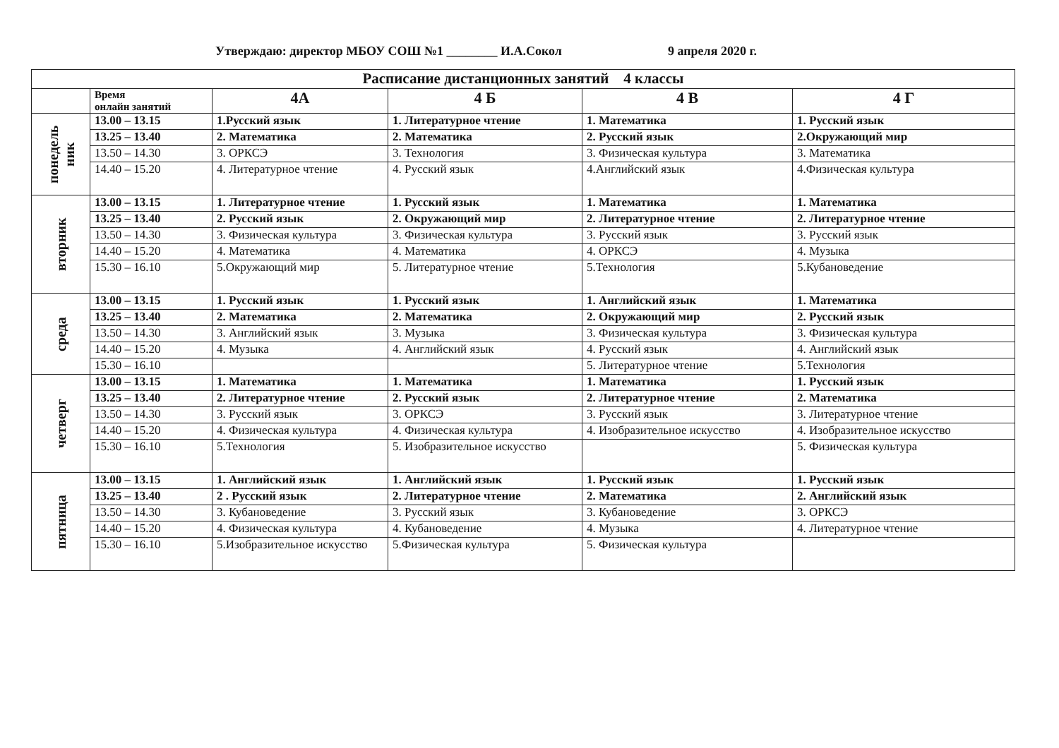Утверждаю: директор МБОУ СОШ №1 ________ И.А.Сокол 9 апреля 2020 г.
| Расписание дистанционных занятий 4 классы | | | | | |
| --- | --- | --- | --- | --- | --- |
| | Время онлайн занятий | 4А | 4 Б | 4 В | 4 Г |
| понедель ник | 13.00 – 13.15 | 1.Русский язык | 1. Литературное чтение | 1. Математика | 1. Русский язык |
| | 13.25 – 13.40 | 2. Математика | 2. Математика | 2. Русский язык | 2.Окружающий мир |
| | 13.50 – 14.30 | 3. ОРКСЭ | 3. Технология | 3. Физическая культура | 3. Математика |
| | 14.40 – 15.20 | 4. Литературное чтение | 4. Русский язык | 4.Английский язык | 4.Физическая культура |
| вторник | 13.00 – 13.15 | 1. Литературное чтение | 1. Русский язык | 1. Математика | 1. Математика |
| | 13.25 – 13.40 | 2. Русский язык | 2. Окружающий мир | 2. Литературное чтение | 2. Литературное чтение |
| | 13.50 – 14.30 | 3. Физическая культура | 3. Физическая культура | 3. Русский язык | 3. Русский язык |
| | 14.40 – 15.20 | 4. Математика | 4. Математика | 4. ОРКСЭ | 4. Музыка |
| | 15.30 – 16.10 | 5.Окружающий мир | 5. Литературное чтение | 5.Технология | 5.Кубановедение |
| среда | 13.00 – 13.15 | 1. Русский язык | 1. Русский язык | 1. Английский язык | 1. Математика |
| | 13.25 – 13.40 | 2. Математика | 2. Математика | 2. Окружающий мир | 2. Русский язык |
| | 13.50 – 14.30 | 3. Английский язык | 3. Музыка | 3. Физическая культура | 3. Физическая культура |
| | 14.40 – 15.20 | 4. Музыка | 4. Английский язык | 4. Русский язык | 4. Английский язык |
| | 15.30 – 16.10 | | | 5. Литературное чтение | 5.Технология |
| четверг | 13.00 – 13.15 | 1. Математика | 1. Математика | 1. Математика | 1. Русский язык |
| | 13.25 – 13.40 | 2. Литературное чтение | 2. Русский язык | 2. Литературное чтение | 2. Математика |
| | 13.50 – 14.30 | 3. Русский язык | 3. ОРКСЭ | 3. Русский язык | 3. Литературное чтение |
| | 14.40 – 15.20 | 4. Физическая культура | 4. Физическая культура | 4. Изобразительное искусство | 4. Изобразительное искусство |
| | 15.30 – 16.10 | 5.Технология | 5. Изобразительное искусство | | 5. Физическая культура |
| пятница | 13.00 – 13.15 | 1. Английский язык | 1. Английский язык | 1. Русский язык | 1. Русский язык |
| | 13.25 – 13.40 | 2 . Русский язык | 2. Литературное чтение | 2. Математика | 2. Английский язык |
| | 13.50 – 14.30 | 3. Кубановедение | 3. Русский язык | 3. Кубановедение | 3. ОРКСЭ |
| | 14.40 – 15.20 | 4. Физическая культура | 4. Кубановедение | 4. Музыка | 4. Литературное чтение |
| | 15.30 – 16.10 | 5.Изобразительное искусство | 5.Физическая культура | 5. Физическая культура | |